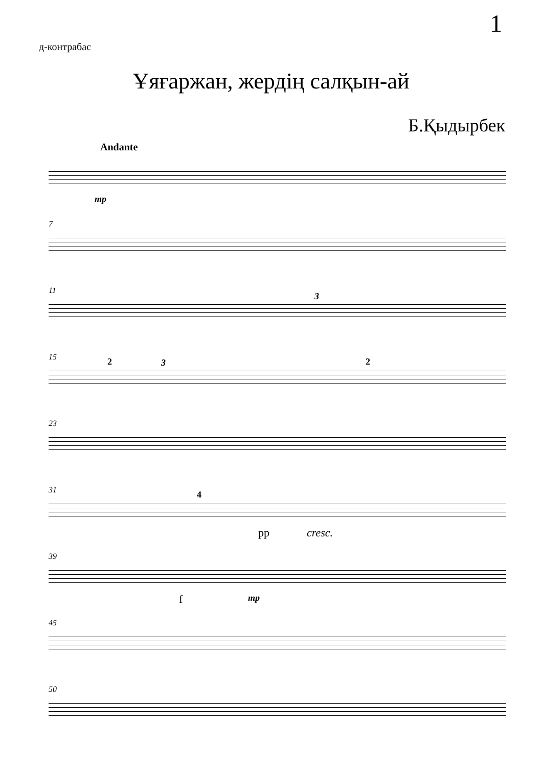1
д-контрабас
Ұяғаржан, жердің салқын-ай
Б.Қыдырбек
Andante
mp
7
11
3
15
2 3 2
23
31
4
pp cresc.
39
f mp
45
50